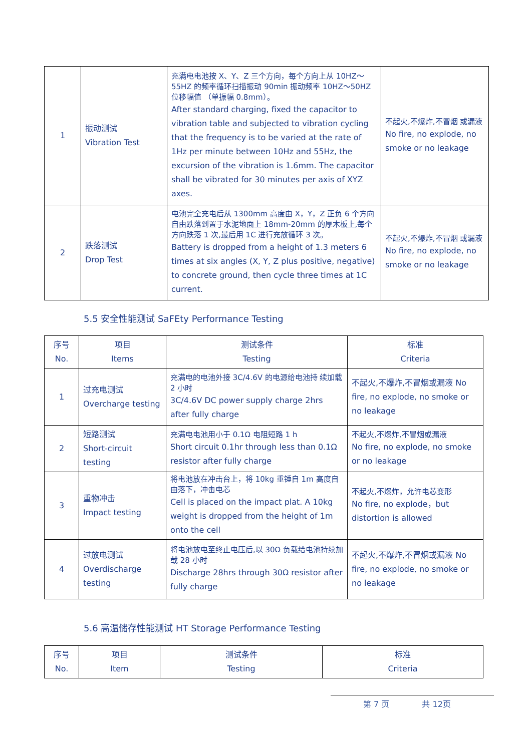| 1 | 振动测试 Vibration Test | 充满电电池按 X、Y、Z 三个方向，每个方向上从 10HZ～55HZ 的频率循环扫描振动 90min 振动频率 10HZ～50HZ 位移幅值 （单振幅 0.8mm）。 After standard charging, fixed the capacitor to vibration table and subjected to vibration cycling that the frequency is to be varied at the rate of 1Hz per minute between 10Hz and 55Hz, the excursion of the vibration is 1.6mm. The capacitor shall be vibrated for 30 minutes per axis of XYZ axes. | 不起火,不爆炸,不冒烟 或漏液 No fire, no explode, no smoke or no leakage |
| 2 | 跌落测试 Drop Test | 电池完全充电后从 1300mm 高度由 X，Y，Z 正负 6 个方向 自由跌落到置于水泥地面上 18mm-20mm 的厚木板上,每个 方向跌落 1 次,最后用 1C 进行充放循环 3 次。 Battery is dropped from a height of 1.3 meters 6 times at six angles (X, Y, Z plus positive, negative) to concrete ground, then cycle three times at 1C current. | 不起火,不爆炸,不冒烟 或漏液 No fire, no explode, no smoke or no leakage |
5.5 安全性能测试 SaFEty Performance Testing
| 序号 No. | 项目 Items | 测试条件 Testing | 标准 Criteria |
| --- | --- | --- | --- |
| 1 | 过充电测试 Overcharge testing | 充满电的电池外接 3C/4.6V 的电源给电池持 续加载 2 小时 3C/4.6V DC power supply charge 2hrs after fully charge | 不起火,不爆炸,不冒烟或漏液 No fire, no explode, no smoke or no leakage |
| 2 | 短路测试 Short-circuit testing | 充满电电池用小于 0.1Ω 电阻短路 1 h Short circuit 0.1hr through less than 0.1Ω resistor after fully charge | 不起火,不爆炸,不冒烟或漏液 No fire, no explode, no smoke or no leakage |
| 3 | 重物冲击 Impact testing | 将电池放在冲击台上，将 10kg 重锤自 1m 高度自由落下，冲击电芯 Cell is placed on the impact plat. A 10kg weight is dropped from the height of 1m onto the cell | 不起火,不爆炸，允许电芯变形 No fire, no explode，but distortion is allowed |
| 4 | 过放电测试 Overdischarge testing | 将电池放电至终止电压后,以 30Ω 负载给电池持续加载 28 小时 Discharge 28hrs through 30Ω resistor after fully charge | 不起火,不爆炸,不冒烟或漏液 No fire, no explode, no smoke or no leakage |
5.6 高温储存性能测试 HT Storage Performance Testing
| 序号 No. | 项目 Item | 测试条件 Testing | 标准 Criteria |
| --- | --- | --- | --- |
第 7 页 共 12页